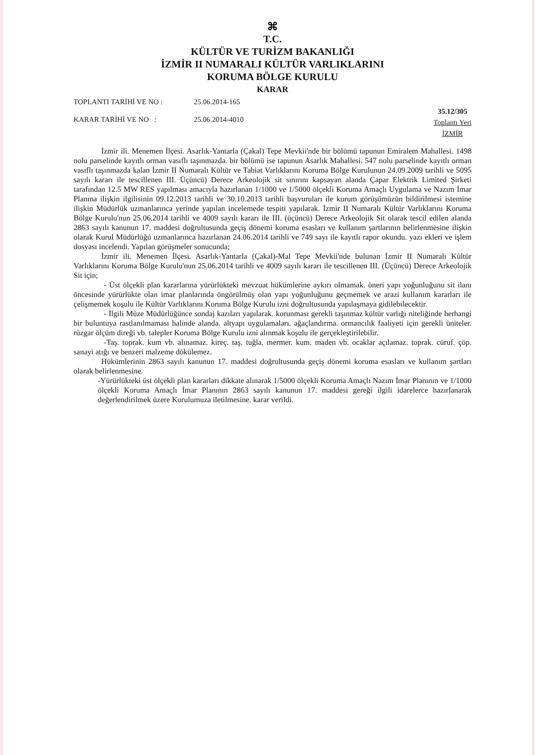⌘
T.C.
KÜLTÜR VE TURİZM BAKANLIĞI
İZMİR II NUMARALI KÜLTÜR VARLIKLARINI
KORUMA BÖLGE KURULU
KARAR
TOPLANTI TARİHİ VE NO : 25.06.2014-165
KARAR TARİHİ VE NO : 25.06.2014-4010
35.12/305
Toplantı Yeri
İZMİR
İzmir ili. Menemen İlçesi. Asarlık-Yantarla (Çakal) Tepe Mevkii'nde bir bölümü tapunun Emiralem Mahallesi. 1498 nolu parselinde kayıtlı orman vasıflı taşınmazda. bir bölümü ise tapunun Asarlık Mahallesi. 547 nolu parselinde kayıtlı orman vasıflı taşınmazda kalan İzmir II Numaralı Kültür ve Tabiat Varlıklarını Koruma Bölge Kurulunun 24.09.2009 tarihli ve 5095 sayılı kararı ile tescillenen III. Üçüncü) Derece Arkeolojik sit sınırını kapsayan alanda Çapar Elektrik Limited Şirketi tarafından 12.5 MW RES yapılması amacıyla hazırlanan 1/1000 ve 1/5000 ölçekli Koruma Amaçlı Uygulama ve Nazım İmar Planına ilişkin ilgilisinin 09.12.2013 tarihli ve 30.10.2013 tarihli başvuruları ile kurum görüşümüzün bildirilmesi istemine ilişkin Müdürlük uzmanlarınca yerinde yapılan incelemede tespiti yapılarak. İzmir II Numaralı Kültür Varlıklarını Koruma Bölge Kurulu'nun 25.06.2014 tarihli ve 4009 sayılı kararı ile III. (üçüncü) Derece Arkeolojik Sit olarak tescil edilen alanda 2863 sayılı kanunun 17. maddesi doğrultusunda geçiş dönemi koruma esasları ve kullanım şartlarının belirlenmesine ilişkin olarak Kurul Müdürlüğü uzmanlarınca hazırlanan 24.06.2014 tarihli ve 749 sayı ile kayıtlı rapor okundu. yazı ekleri ve işlem dosyası incelendi. Yapılan görüşmeler sonucunda;
İzmir ili. Menemen İlçesi. Asarlık-Yantarla (Çakal)-Mal Tepe Mevkii'nde bulunan İzmir II Numaralı Kültür Varlıklarını Koruma Bölge Kurulu'nun 25.06.2014 tarihli ve 4009 sayılı kararı ile tescillenen III. (Üçüncü) Derece Arkeolojik Sit için;
- Üst ölçekli plan kararlarına yürürlükteki mevzuat hükümlerine aykırı olmamak. öneri yapı yoğunluğunu sit ilanı öncesinde yürürlükte olan imar planlarında öngörülmüş olan yapı yoğunluğunu geçmemek ve arazi kullanım kararları ile çelişmemek koşulu ile Kültür Varlıklarını Koruma Bölge Kurulu izni doğrultusunda yapılaşmaya gidilebilecektir.
- İlgili Müze Müdürlüğünce sondaj kazıları yapılarak. korunması gerekli taşınmaz kültür varlığı niteliğinde herhangi bir buluntuya rastlanılmaması halinde alanda. altyapı uygulamaları. ağaçlandırma. ormancılık faaliyeti için gerekli üniteler. rüzgar ölçüm direği vb. talepler Koruma Bölge Kurulu izni alınmak koşulu ile gerçekleştirilebilir.
-Taş. toprak. kum vb. alınamaz. kireç. taş. tuğla. mermer. kum. maden vb. ocaklar açılamaz. toprak. cüruf. çöp. sanayi atığı ve benzeri malzeme dökülemez.
Hükümlerinin 2863 sayılı kanunun 17. maddesi doğrultusunda geçiş dönemi koruma esasları ve kullanım şartları olarak belirlenmesine.
-Yürürlükteki üst ölçekli plan kararları dikkate alınarak 1/5000 ölçekli Koruma Amaçlı Nazım İmar Planının ve 1/1000 ölçekli Koruma Amaçlı İmar Planının 2863 sayılı kanunun 17. maddesi gereği ilgili idarelerce hazırlanarak değerlendirilmek üzere Kurulumuza iletilmesine. karar verildi.